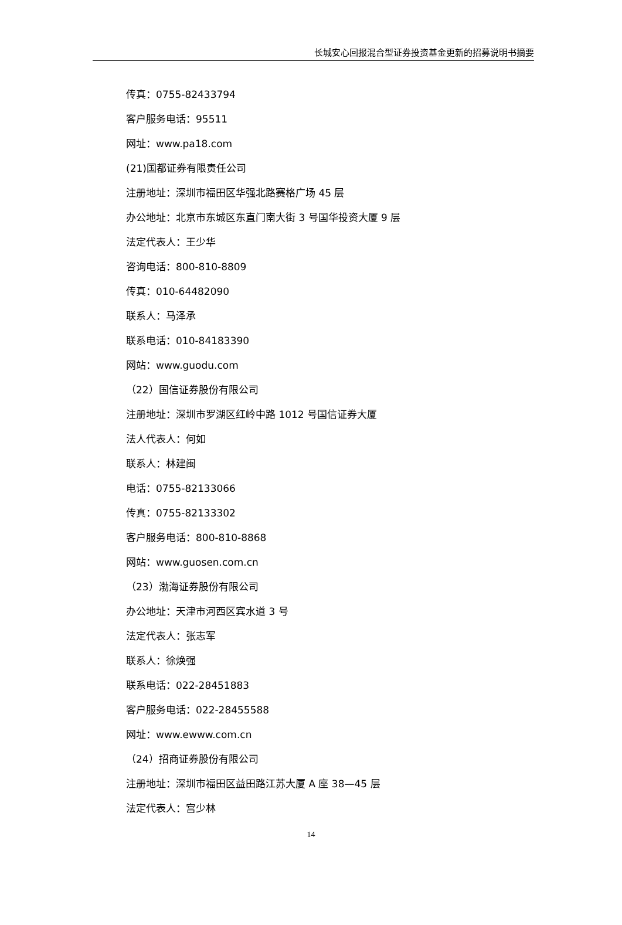长城安心回报混合型证券投资基金更新的招募说明书摘要
传真：0755-82433794
客户服务电话：95511
网址：www.pa18.com
(21)国都证券有限责任公司
注册地址：深圳市福田区华强北路赛格广场 45 层
办公地址：北京市东城区东直门南大街 3 号国华投资大厦 9 层
法定代表人：王少华
咨询电话：800-810-8809
传真：010-64482090
联系人：马泽承
联系电话：010-84183390
网站：www.guodu.com
（22）国信证券股份有限公司
注册地址：深圳市罗湖区红岭中路 1012 号国信证券大厦
法人代表人：何如
联系人：林建闽
电话：0755-82133066
传真：0755-82133302
客户服务电话：800-810-8868
网站：www.guosen.com.cn
（23）渤海证券股份有限公司
办公地址：天津市河西区宾水道 3 号
法定代表人：张志军
联系人：徐焕强
联系电话：022-28451883
客户服务电话：022-28455588
网址：www.ewww.com.cn
（24）招商证券股份有限公司
注册地址：深圳市福田区益田路江苏大厦 A 座 38—45 层
法定代表人：宫少林
14